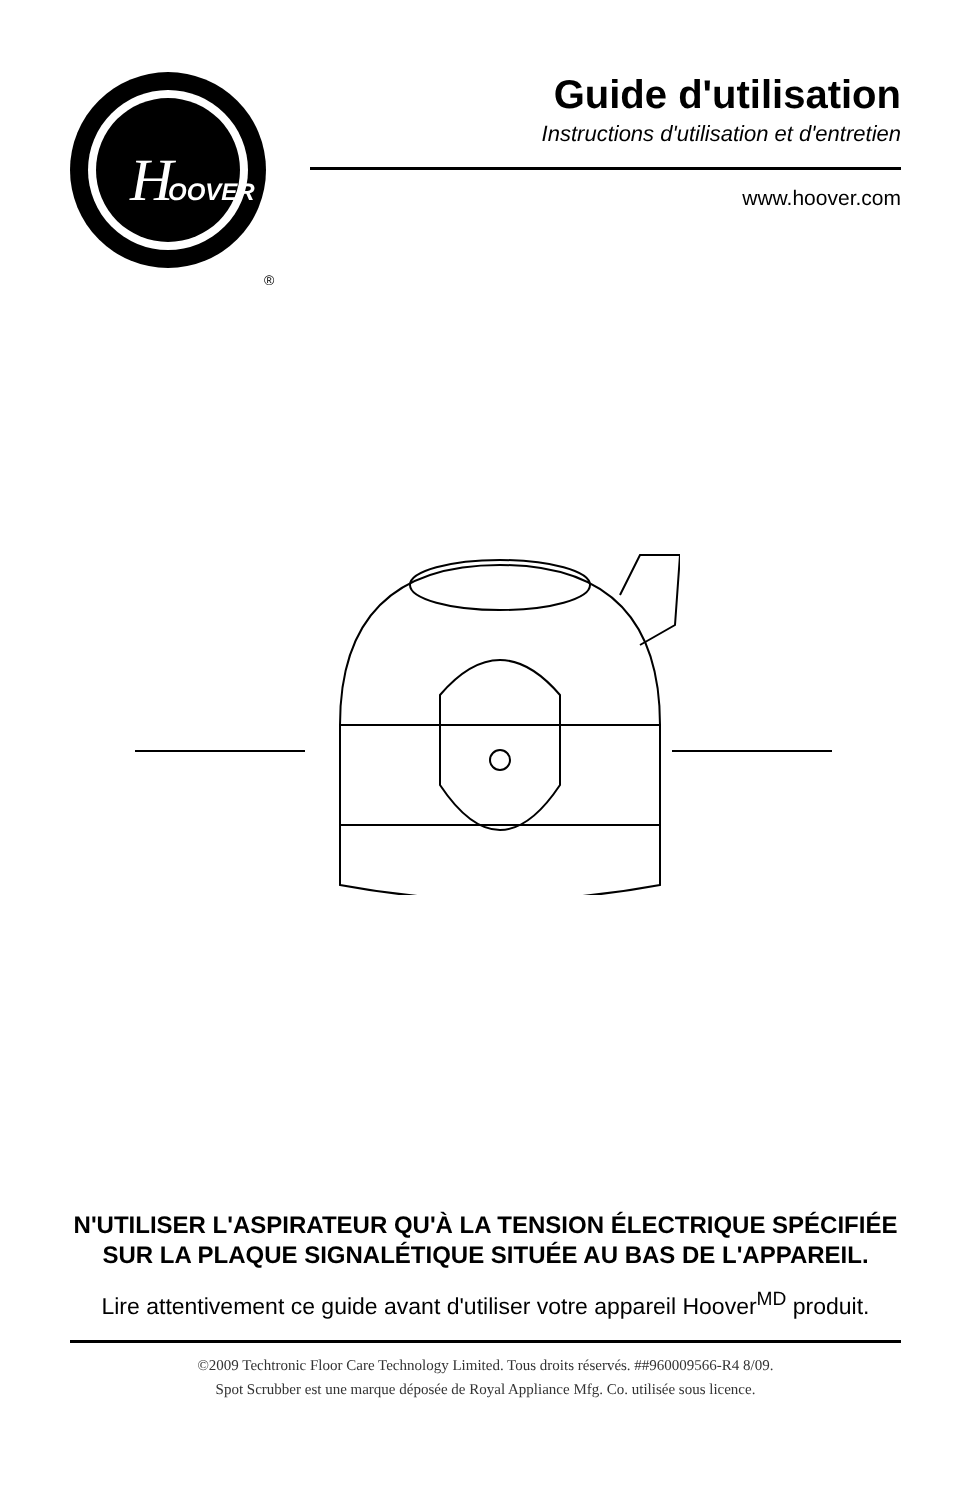H
OOVER
®
Guide d'utilisation
Instructions d'utilisation et d'entretien
www.hoover.com
N'UTILISER L'ASPIRATEUR QU'À LA TENSION ÉLECTRIQUE SPÉCIFIÉE
SUR LA PLAQUE SIGNALÉTIQUE SITUÉE AU BAS DE L'APPAREIL.
Lire attentivement ce guide avant d'utiliser votre appareil Hoover<sup>MD</sup> produit.
©2009 Techtronic Floor Care Technology Limited. Tous droits réservés. ##960009566-R4 8/09.
Spot Scrubber est une marque déposée de Royal Appliance Mfg. Co. utilisée sous licence.